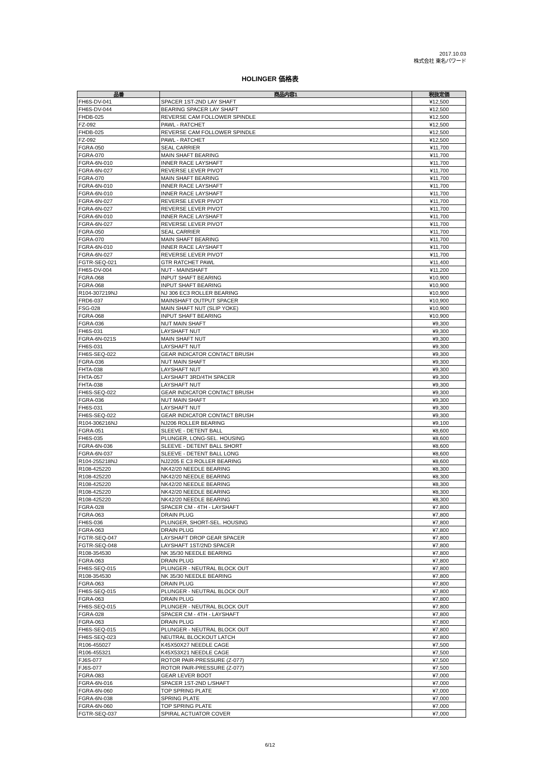2017.10.03
株式会社 東名パワード
HOLINGER 価格表
| 品番 | 商品内容1 | 税抜定価 |
| --- | --- | --- |
| FH6S-DV-041 | SPACER 1ST-2ND LAY SHAFT | ¥12,500 |
| FH6S-DV-044 | BEARING SPACER LAY SHAFT | ¥12,500 |
| FHDB-025 | REVERSE CAM FOLLOWER SPINDLE | ¥12,500 |
| FZ-092 | PAWL - RATCHET | ¥12,500 |
| FHDB-025 | REVERSE CAM FOLLOWER SPINDLE | ¥12,500 |
| FZ-092 | PAWL - RATCHET | ¥12,500 |
| FGRA-050 | SEAL CARRIER | ¥11,700 |
| FGRA-070 | MAIN SHAFT BEARING | ¥11,700 |
| FGRA-6N-010 | INNER RACE LAYSHAFT | ¥11,700 |
| FGRA-6N-027 | REVERSE LEVER PIVOT | ¥11,700 |
| FGRA-070 | MAIN SHAFT BEARING | ¥11,700 |
| FGRA-6N-010 | INNER RACE LAYSHAFT | ¥11,700 |
| FGRA-6N-010 | INNER RACE LAYSHAFT | ¥11,700 |
| FGRA-6N-027 | REVERSE LEVER PIVOT | ¥11,700 |
| FGRA-6N-027 | REVERSE LEVER PIVOT | ¥11,700 |
| FGRA-6N-010 | INNER RACE LAYSHAFT | ¥11,700 |
| FGRA-6N-027 | REVERSE LEVER PIVOT | ¥11,700 |
| FGRA-050 | SEAL CARRIER | ¥11,700 |
| FGRA-070 | MAIN SHAFT BEARING | ¥11,700 |
| FGRA-6N-010 | INNER RACE LAYSHAFT | ¥11,700 |
| FGRA-6N-027 | REVERSE LEVER PIVOT | ¥11,700 |
| FGTR-SEQ-021 | GTR RATCHET PAWL | ¥11,400 |
| FH6S-DV-004 | NUT - MAINSHAFT | ¥11,200 |
| FGRA-068 | INPUT SHAFT BEARING | ¥10,900 |
| FGRA-068 | INPUT SHAFT BEARING | ¥10,900 |
| R104-307219NJ | NJ 306 EC3 ROLLER BEARING | ¥10,900 |
| FRD6-037 | MAINSHAFT OUTPUT SPACER | ¥10,900 |
| FSG-028 | MAIN SHAFT NUT (SLIP YOKE) | ¥10,900 |
| FGRA-068 | INPUT SHAFT BEARING | ¥10,900 |
| FGRA-036 | NUT MAIN SHAFT | ¥9,300 |
| FH6S-031 | LAYSHAFT NUT | ¥9,300 |
| FGRA-6N-021S | MAIN SHAFT NUT | ¥9,300 |
| FH6S-031 | LAYSHAFT NUT | ¥9,300 |
| FH6S-SEQ-022 | GEAR INDICATOR CONTACT BRUSH | ¥9,300 |
| FGRA-036 | NUT MAIN SHAFT | ¥9,300 |
| FHTA-038 | LAYSHAFT NUT | ¥9,300 |
| FHTA-057 | LAYSHAFT 3RD/4TH SPACER | ¥9,300 |
| FHTA-038 | LAYSHAFT NUT | ¥9,300 |
| FH6S-SEQ-022 | GEAR INDICATOR CONTACT BRUSH | ¥9,300 |
| FGRA-036 | NUT MAIN SHAFT | ¥9,300 |
| FH6S-031 | LAYSHAFT NUT | ¥9,300 |
| FH6S-SEQ-022 | GEAR INDICATOR CONTACT BRUSH | ¥9,300 |
| R104-306216NJ | NJ206 ROLLER BEARING | ¥9,100 |
| FGRA-051 | SLEEVE - DETENT BALL | ¥8,600 |
| FH6S-035 | PLUNGER, LONG-SEL. HOUSING | ¥8,600 |
| FGRA-6N-036 | SLEEVE - DETENT BALL SHORT | ¥8,600 |
| FGRA-6N-037 | SLEEVE - DETENT BALL LONG | ¥8,600 |
| R104-255218NJ | NJ2205 E C3 ROLLER BEARING | ¥8,600 |
| R108-425220 | NK42/20 NEEDLE BEARING | ¥8,300 |
| R108-425220 | NK42/20 NEEDLE BEARING | ¥8,300 |
| R108-425220 | NK42/20 NEEDLE BEARING | ¥8,300 |
| R108-425220 | NK42/20 NEEDLE BEARING | ¥8,300 |
| R108-425220 | NK42/20 NEEDLE BEARING | ¥8,300 |
| FGRA-028 | SPACER CM - 4TH - LAYSHAFT | ¥7,800 |
| FGRA-063 | DRAIN PLUG | ¥7,800 |
| FH6S-036 | PLUNGER, SHORT-SEL. HOUSING | ¥7,800 |
| FGRA-063 | DRAIN PLUG | ¥7,800 |
| FGTR-SEQ-047 | LAYSHAFT DROP GEAR SPACER | ¥7,800 |
| FGTR-SEQ-048 | LAYSHAFT 1ST/2ND SPACER | ¥7,800 |
| R108-354530 | NK 35/30 NEEDLE BEARING | ¥7,800 |
| FGRA-063 | DRAIN PLUG | ¥7,800 |
| FH6S-SEQ-015 | PLUNGER - NEUTRAL BLOCK OUT | ¥7,800 |
| R108-354530 | NK 35/30 NEEDLE BEARING | ¥7,800 |
| FGRA-063 | DRAIN PLUG | ¥7,800 |
| FH6S-SEQ-015 | PLUNGER - NEUTRAL BLOCK OUT | ¥7,800 |
| FGRA-063 | DRAIN PLUG | ¥7,800 |
| FH6S-SEQ-015 | PLUNGER - NEUTRAL BLOCK OUT | ¥7,800 |
| FGRA-028 | SPACER CM - 4TH - LAYSHAFT | ¥7,800 |
| FGRA-063 | DRAIN PLUG | ¥7,800 |
| FH6S-SEQ-015 | PLUNGER - NEUTRAL BLOCK OUT | ¥7,800 |
| FH6S-SEQ-023 | NEUTRAL BLOCKOUT LATCH | ¥7,800 |
| R106-455027 | K45X50X27 NEEDLE CAGE | ¥7,500 |
| R106-455321 | K45X53X21 NEEDLE CAGE | ¥7,500 |
| FJ6S-077 | ROTOR PAIR-PRESSURE (Z-077) | ¥7,500 |
| FJ6S-077 | ROTOR PAIR-PRESSURE (Z-077) | ¥7,500 |
| FGRA-083 | GEAR LEVER BOOT | ¥7,000 |
| FGRA-6N-016 | SPACER 1ST-2ND L/SHAFT | ¥7,000 |
| FGRA-6N-060 | TOP SPRING PLATE | ¥7,000 |
| FGRA-6N-038 | SPRING PLATE | ¥7,000 |
| FGRA-6N-060 | TOP SPRING PLATE | ¥7,000 |
| FGTR-SEQ-037 | SPIRAL ACTUATOR COVER | ¥7,000 |
6/12